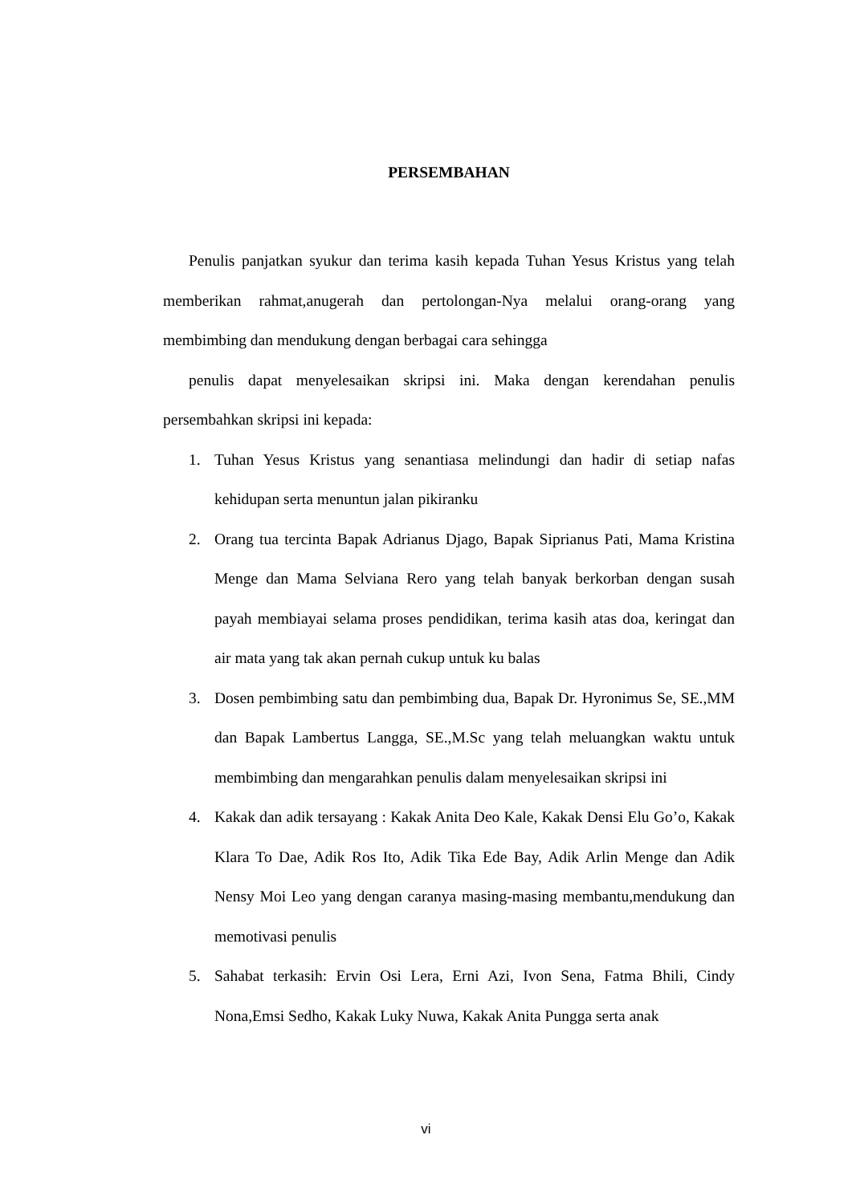PERSEMBAHAN
Penulis panjatkan syukur dan terima kasih kepada Tuhan Yesus Kristus yang telah memberikan rahmat,anugerah dan pertolongan-Nya melalui orang-orang yang membimbing dan mendukung dengan berbagai cara sehingga
penulis dapat menyelesaikan skripsi ini. Maka dengan kerendahan penulis persembahkan skripsi ini kepada:
1. Tuhan Yesus Kristus yang senantiasa melindungi dan hadir di setiap nafas kehidupan serta menuntun jalan pikiranku
2. Orang tua tercinta Bapak Adrianus Djago, Bapak Siprianus Pati, Mama Kristina Menge dan Mama Selviana Rero yang telah banyak berkorban dengan susah payah membiayai selama proses pendidikan, terima kasih atas doa, keringat dan air mata yang tak akan pernah cukup untuk ku balas
3. Dosen pembimbing satu dan pembimbing dua, Bapak Dr. Hyronimus Se, SE.,MM dan Bapak Lambertus Langga, SE.,M.Sc yang telah meluangkan waktu untuk membimbing dan mengarahkan penulis dalam menyelesaikan skripsi ini
4. Kakak dan adik tersayang : Kakak Anita Deo Kale, Kakak Densi Elu Go’o, Kakak Klara To Dae, Adik Ros Ito, Adik Tika Ede Bay, Adik Arlin Menge dan Adik Nensy Moi Leo yang dengan caranya masing-masing membantu,mendukung dan memotivasi penulis
5. Sahabat terkasih: Ervin Osi Lera, Erni Azi, Ivon Sena, Fatma Bhili, Cindy Nona,Emsi Sedho, Kakak Luky Nuwa, Kakak Anita Pungga serta anak
vi